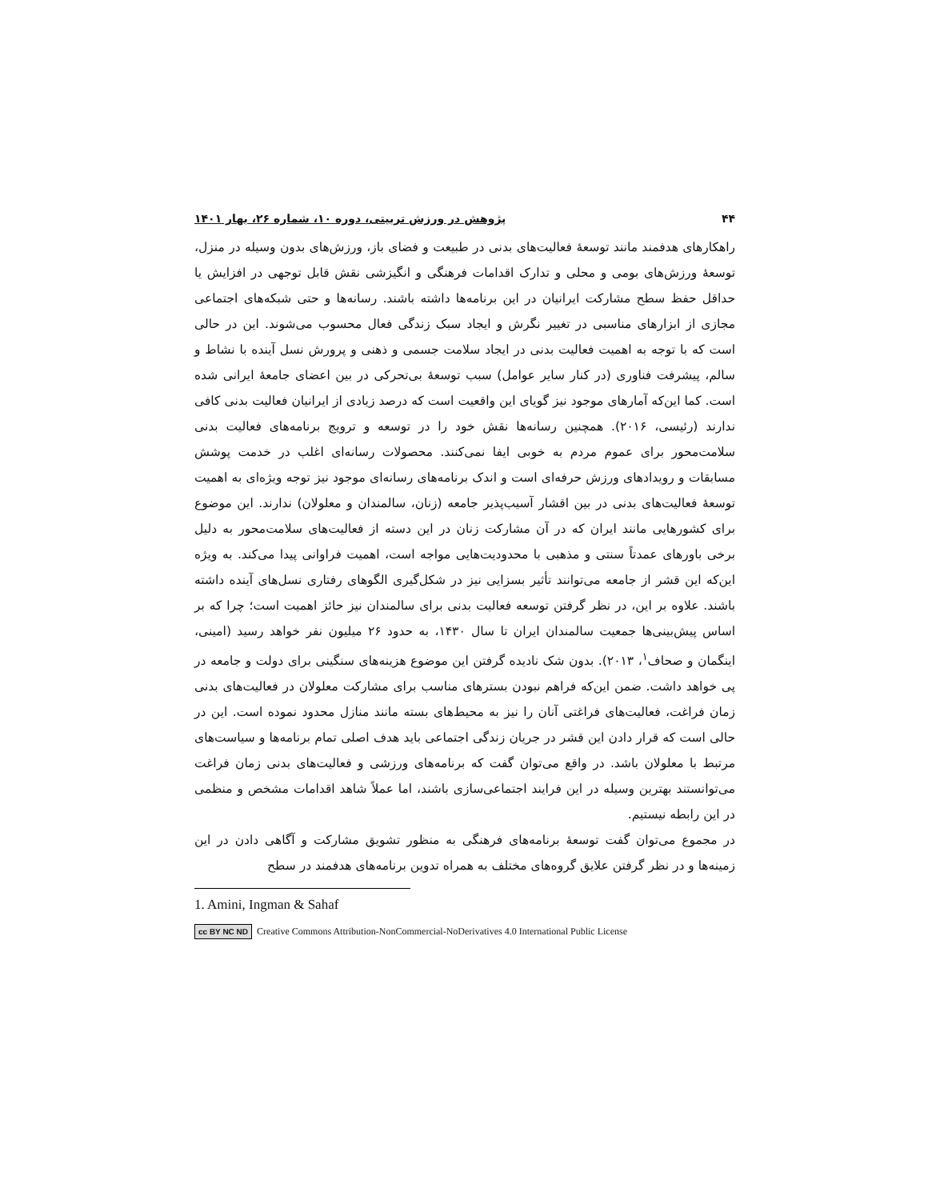۴۴ پژوهش در ورزش تربیتی، دوره ۱۰، شماره ۲۶، بهار ۱۴۰۱
راهکارهای هدفمند مانند توسعۀ فعالیت‌های بدنی در طبیعت و فضای باز، ورزش‌های بدون وسیله در منزل، توسعۀ ورزش‌های بومی و محلی و تدارک اقدامات فرهنگی و انگیزشی نقش قابل توجهی در افزایش یا حداقل حفظ سطح مشارکت ایرانیان در این برنامه‌ها داشته باشند. رسانه‌ها و حتی شبکه‌های اجتماعی مجازی از ابزارهای مناسبی در تغییر نگرش و ایجاد سبک زندگی فعال محسوب می‌شوند. این در حالی است که با توجه به اهمیت فعالیت بدنی در ایجاد سلامت جسمی و ذهنی و پرورش نسل آینده با نشاط و سالم، پیشرفت فناوری (در کنار سایر عوامل) سبب توسعۀ بی‌تحرکی در بین اعضای جامعۀ ایرانی شده است. کما این‌که آمارهای موجود نیز گویای این واقعیت است که درصد زیادی از ایرانیان فعالیت بدنی کافی ندارند (رئیسی، ۲۰۱۶). همچنین رسانه‌ها نقش خود را در توسعه و ترویج برنامه‌های فعالیت بدنی سلامت‌محور برای عموم مردم به خوبی ایفا نمی‌کنند. محصولات رسانه‌ای اغلب در خدمت پوشش مسابقات و رویدادهای ورزش حرفه‌ای است و اندک برنامه‌های رسانه‌ای موجود نیز توجه ویژه‌ای به اهمیت توسعۀ فعالیت‌های بدنی در بین اقشار آسیب‌پذیر جامعه (زنان، سالمندان و معلولان) ندارند. این موضوع برای کشورهایی مانند ایران که در آن مشارکت زنان در این دسته از فعالیت‌های سلامت‌محور به دلیل برخی باورهای عمدتاً سنتی و مذهبی با محدودیت‌هایی مواجه است، اهمیت فراوانی پیدا می‌کند. به ویژه این‌که این قشر از جامعه می‌توانند تأثیر بسزایی نیز در شکل‌گیری الگوهای رفتاری نسل‌های آینده داشته باشند. علاوه بر این، در نظر گرفتن توسعه فعالیت بدنی برای سالمندان نیز حائز اهمیت است؛ چرا که بر اساس پیش‌بینی‌ها جمعیت سالمندان ایران تا سال ۱۴۳۰، به حدود ۲۶ میلیون نفر خواهد رسید (امینی، اینگمان و صحاف<sup>۱</sup>، ۲۰۱۳). بدون شک نادیده گرفتن این موضوع هزینه‌های سنگینی برای دولت و جامعه در پی خواهد داشت. ضمن این‌که فراهم نبودن بسترهای مناسب برای مشارکت معلولان در فعالیت‌های بدنی زمان فراغت، فعالیت‌های فراغتی آنان را نیز به محیط‌های بسته مانند منازل محدود نموده است. این در حالی است که قرار دادن این قشر در جریان زندگی اجتماعی باید هدف اصلی تمام برنامه‌ها و سیاست‌های مرتبط با معلولان باشد. در واقع می‌توان گفت که برنامه‌های ورزشی و فعالیت‌های بدنی زمان فراغت می‌توانستند بهترین وسیله در این فرایند اجتماعی‌سازی باشند، اما عملاً شاهد اقدامات مشخص و منظمی در این رابطه نیستیم.
در مجموع می‌توان گفت توسعۀ برنامه‌های فرهنگی به منظور تشویق مشارکت و آگاهی دادن در این زمینه‌ها و در نظر گرفتن علایق گروه‌های مختلف به همراه تدوین برنامه‌های هدفمند در سطح
1. Amini, Ingman & Sahaf
cc BY NC ND Creative Commons Attribution-NonCommercial-NoDerivatives 4.0 International Public License